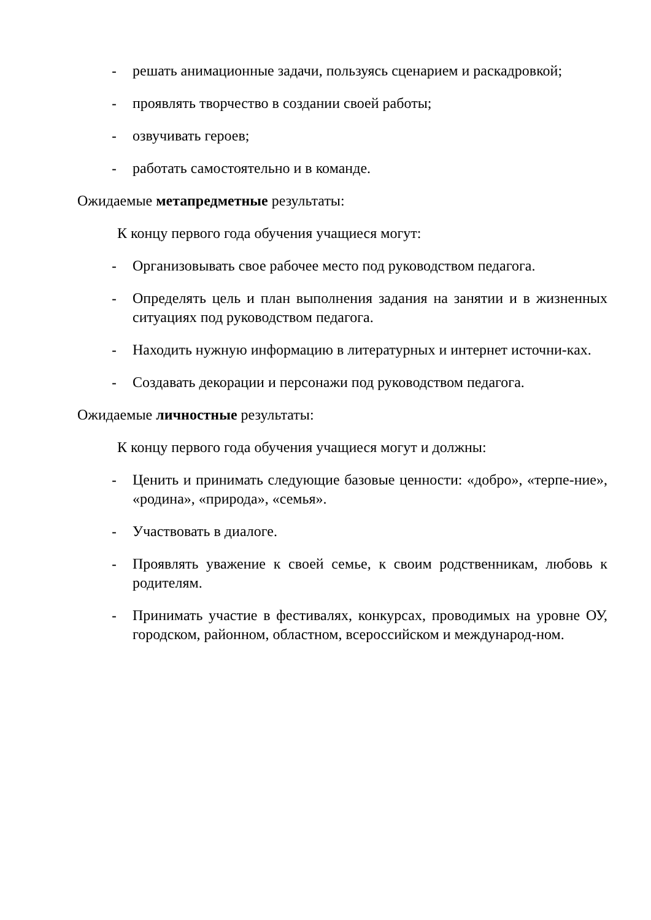- решать анимационные задачи, пользуясь сценарием и раскадровкой;
- проявлять творчество в создании своей работы;
- озвучивать героев;
- работать самостоятельно и в команде.
Ожидаемые метапредметные результаты:
К концу первого года обучения учащиеся могут:
- Организовывать свое рабочее место под руководством педагога.
- Определять цель и план выполнения задания на занятии и в жизненных ситуациях под руководством педагога.
- Находить нужную информацию в литературных и интернет источни-ках.
- Создавать декорации и персонажи под руководством педагога.
Ожидаемые личностные результаты:
К концу первого года обучения учащиеся могут и должны:
- Ценить и принимать следующие базовые ценности: «добро», «терпе-ние», «родина», «природа», «семья».
- Участвовать в диалоге.
- Проявлять уважение к своей семье, к своим родственникам, любовь к родителям.
- Принимать участие в фестивалях, конкурсах, проводимых на уровне ОУ, городском, районном, областном, всероссийском и международ-ном.